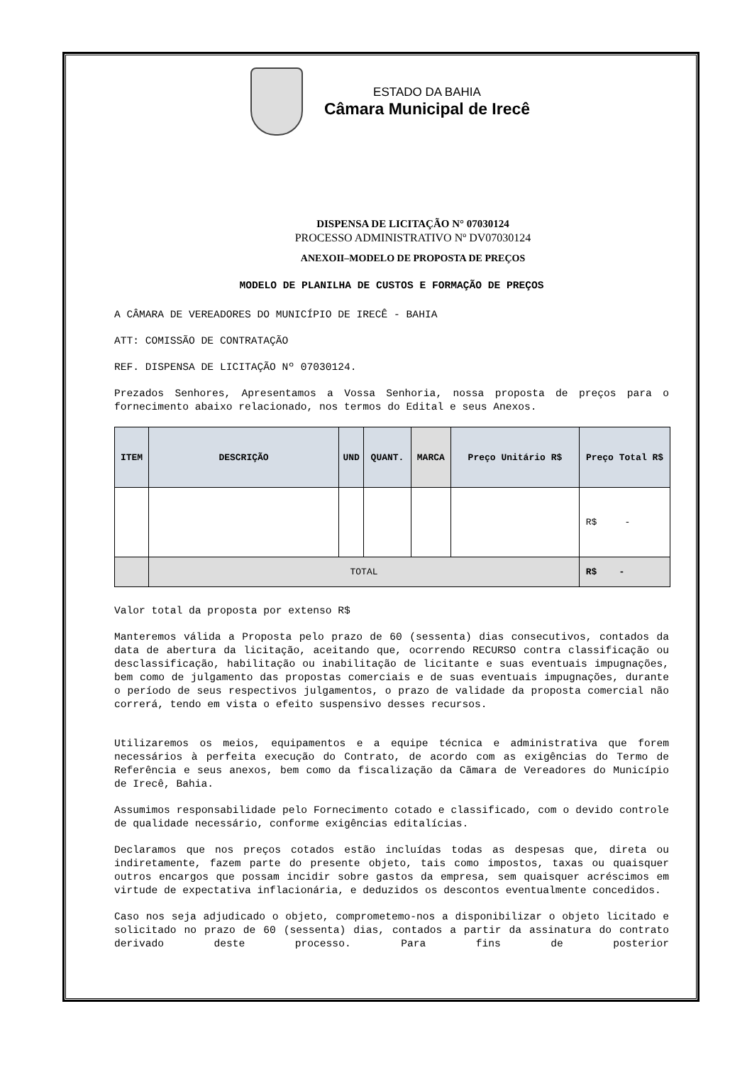ESTADO DA BAHIA
Câmara Municipal de Irecê
DISPENSA DE LICITAÇÃO N° 07030124
PROCESSO ADMINISTRATIVO Nº DV07030124
ANEXOII–MODELO DE PROPOSTA DE PREÇOS
MODELO DE PLANILHA DE CUSTOS E FORMAÇÃO DE PREÇOS
A CÂMARA DE VEREADORES DO MUNICÍPIO DE IRECÊ - BAHIA
ATT: COMISSÃO DE CONTRATAÇÃO
REF. DISPENSA DE LICITAÇÃO Nº 07030124.
Prezados Senhores, Apresentamos a Vossa Senhoria, nossa proposta de preços para o fornecimento abaixo relacionado, nos termos do Edital e seus Anexos.
| ITEM | DESCRIÇÃO | UND | QUANT. | MARCA | Preço Unitário R$ | Preço Total R$ |
| --- | --- | --- | --- | --- | --- | --- |
| | | | | | | R$ - |
| | TOTAL | | | | | R$ - |
Valor total da proposta por extenso R$
Manteremos válida a Proposta pelo prazo de 60 (sessenta) dias consecutivos, contados da data de abertura da licitação, aceitando que, ocorrendo RECURSO contra classificação ou desclassificação, habilitação ou inabilitação de licitante e suas eventuais impugnações, bem como de julgamento das propostas comerciais e de suas eventuais impugnações, durante o período de seus respectivos julgamentos, o prazo de validade da proposta comercial não correrá, tendo em vista o efeito suspensivo desses recursos.
Utilizaremos os meios, equipamentos e a equipe técnica e administrativa que forem necessários à perfeita execução do Contrato, de acordo com as exigências do Termo de Referência e seus anexos, bem como da fiscalização da Cãmara de Vereadores do Município de Irecê, Bahia.
Assumimos responsabilidade pelo Fornecimento cotado e classificado, com o devido controle de qualidade necessário, conforme exigências editalícias.
Declaramos que nos preços cotados estão incluídas todas as despesas que, direta ou indiretamente, fazem parte do presente objeto, tais como impostos, taxas ou quaisquer outros encargos que possam incidir sobre gastos da empresa, sem quaisquer acréscimos em virtude de expectativa inflacionária, e deduzidos os descontos eventualmente concedidos.
Caso nos seja adjudicado o objeto, comprometemo-nos a disponibilizar o objeto licitado e solicitado no prazo de 60 (sessenta) dias, contados a partir da assinatura do contrato derivado deste processo. Para fins de posterior